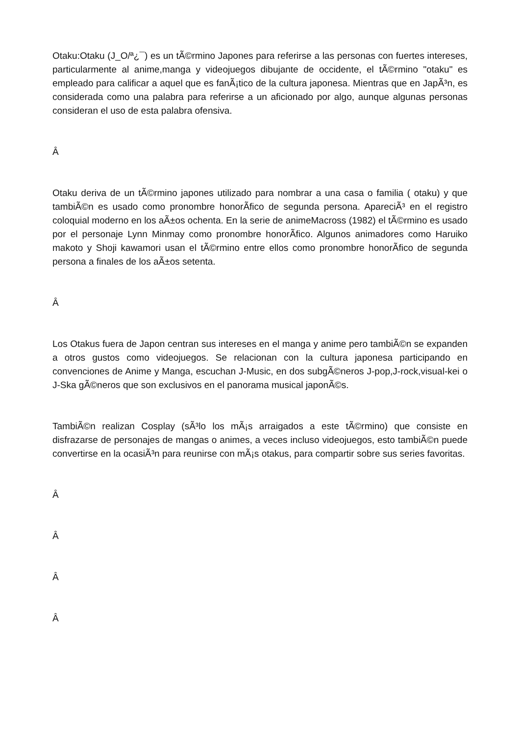Otaku:Otaku (J_O/ª¿¯) es un tÃ©rmino Japones para referirse a las personas con fuertes intereses, particularmente al anime,manga y videojuegos dibujante de occidente, el tÃ©rmino "otaku" es empleado para calificar a aquel que es fanÃ¡tico de la cultura japonesa. Mientras que en JapÃ³n, es considerada como una palabra para referirse a un aficionado por algo, aunque algunas personas consideran el uso de esta palabra ofensiva.
Â
Otaku deriva de un tÃ©rmino japones utilizado para nombrar a una casa o familia ( otaku) y que tambiÃ©n es usado como pronombre honorÃ­fico de segunda persona. ApareciÃ³ en el registro coloquial moderno en los aÃ±os ochenta. En la serie de animeMacross (1982) el tÃ©rmino es usado por el personaje Lynn Minmay como pronombre honorÃ­fico. Algunos animadores como Haruiko makoto y Shoji kawamori usan el tÃ©rmino entre ellos como pronombre honorÃ­fico de segunda persona a finales de los aÃ±os setenta.
Â
Los Otakus fuera de Japon centran sus intereses en el manga y anime pero tambiÃ©n se expanden a otros gustos como videojuegos. Se relacionan con la cultura japonesa participando en convenciones de Anime y Manga, escuchan J-Music, en dos subgÃ©neros J-pop,J-rock,visual-kei o J-Ska gÃ©neros que son exclusivos en el panorama musical japonÃ©s.
TambiÃ©n realizan Cosplay (sÃ³lo los mÃ¡s arraigados a este tÃ©rmino) que consiste en disfrazarse de personajes de mangas o animes, a veces incluso videojuegos, esto tambiÃ©n puede convertirse en la ocasiÃ³n para reunirse con mÃ¡s otakus, para compartir sobre sus series favoritas.
Â
Â
Â
Â